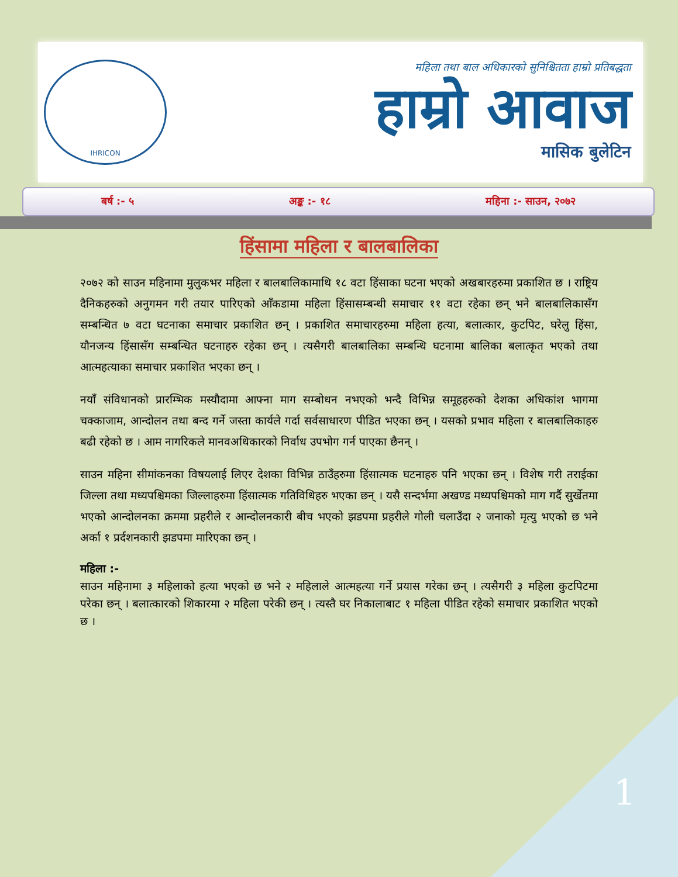IHRICON
महिला तथा बाल अधिकारको सुनिश्चितता हाम्रो प्रतिबद्धता
हाम्रो आवाज
मासिक बुलेटिन
बर्ष :- ५ अङ्क :- १८ महिना :- साउन, २०७२
हिंसामा महिला र बालबालिका
२०७२ को साउन महिनामा मुलुकभर महिला र बालबालिकामाथि १८ वटा हिंसाका घटना भएको अखबारहरुमा प्रकाशित छ । राष्ट्रिय दैनिकहरुको अनुगमन गरी तयार पारिएको आँकडामा महिला हिंसासम्बन्धी समाचार ११ वटा रहेका छन् भने बालबालिकासँग सम्बन्धित ७ वटा घटनाका समाचार प्रकाशित छन् । प्रकाशित समाचारहरुमा महिला हत्या, बलात्कार, कुटपिट, घरेलु हिंसा, यौनजन्य हिंसासँग सम्बन्धित घटनाहरु रहेका छन् । त्यसैगरी बालबालिका सम्बन्धि घटनामा बालिका बलात्कृत भएको तथा आत्महत्याका समाचार प्रकाशित भएका छन् ।
नयाँ संविधानको प्रारम्भिक मस्यौदामा आफ्ना माग सम्बोधन नभएको भन्दै विभिन्न समूहहरुको देशका अधिकांश भागमा चक्काजाम, आन्दोलन तथा बन्द गर्ने जस्ता कार्यले गर्दा सर्वसाधारण पीडित भएका छन् । यसको प्रभाव महिला र बालबालिकाहरु बढी रहेको छ । आम नागरिकले मानवअधिकारको निर्वाध उपभोग गर्न पाएका छैनन् ।
साउन महिना सीमांकनका विषयलाई लिएर देशका विभिन्न ठाउँहरुमा हिंसात्मक घटनाहरु पनि भएका छन् । विशेष गरी तराईका जिल्ला तथा मध्यपश्चिमका जिल्लाहरुमा हिंसात्मक गतिविधिहरु भएका छन् । यसै सन्दर्भमा अखण्ड मध्यपश्चिमको माग गर्दै सुर्खेतमा भएको आन्दोलनका क्रममा प्रहरीले र आन्दोलनकारी बीच भएको झडपमा प्रहरीले गोली चलाउँदा २ जनाको मृत्यु भएको छ भने अर्का १ प्रर्दशनकारी झडपमा मारिएका छन् ।
महिला :-
साउन महिनामा ३ महिलाको हत्या भएको छ भने २ महिलाले आत्महत्या गर्ने प्रयास गरेका छन् । त्यसैगरी ३ महिला कुटपिटमा परेका छन् । बलात्कारको शिकारमा २ महिला परेकी छन् । त्यस्तै घर निकालाबाट १ महिला पीडित रहेको समाचार प्रकाशित भएको छ ।
1